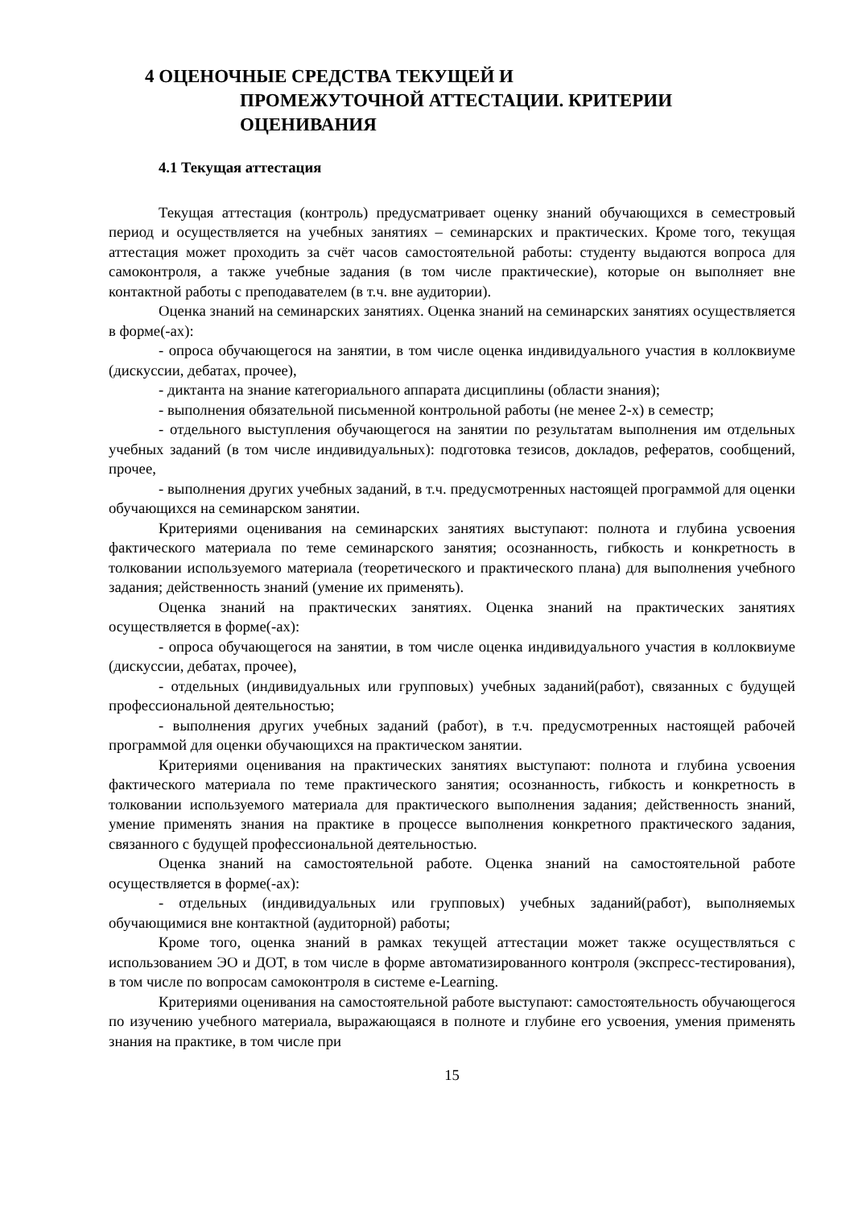4 ОЦЕНОЧНЫЕ СРЕДСТВА ТЕКУЩЕЙ И
ПРОМЕЖУТОЧНОЙ АТТЕСТАЦИИ. КРИТЕРИИ ОЦЕНИВАНИЯ
4.1 Текущая аттестация
Текущая аттестация (контроль) предусматривает оценку знаний обучающихся в семестровый период и осуществляется на учебных занятиях – семинарских и практических. Кроме того, текущая аттестация может проходить за счёт часов самостоятельной работы: студенту выдаются вопроса для самоконтроля, а также учебные задания (в том числе практические), которые он выполняет вне контактной работы с преподавателем (в т.ч. вне аудитории).
Оценка знаний на семинарских занятиях. Оценка знаний на семинарских занятиях осуществляется в форме(-ах):
- опроса обучающегося на занятии, в том числе оценка индивидуального участия в коллоквиуме (дискуссии, дебатах, прочее),
- диктанта на знание категориального аппарата дисциплины (области знания);
- выполнения обязательной письменной контрольной работы (не менее 2-х) в семестр;
- отдельного выступления обучающегося на занятии по результатам выполнения им отдельных учебных заданий (в том числе индивидуальных): подготовка тезисов, докладов, рефератов, сообщений, прочее,
- выполнения других учебных заданий, в т.ч. предусмотренных настоящей программой для оценки обучающихся на семинарском занятии.
Критериями оценивания на семинарских занятиях выступают: полнота и глубина усвоения фактического материала по теме семинарского занятия; осознанность, гибкость и конкретность в толковании используемого материала (теоретического и практического плана) для выполнения учебного задания; действенность знаний (умение их применять).
Оценка знаний на практических занятиях. Оценка знаний на практических занятиях осуществляется в форме(-ах):
- опроса обучающегося на занятии, в том числе оценка индивидуального участия в коллоквиуме (дискуссии, дебатах, прочее),
- отдельных (индивидуальных или групповых) учебных заданий(работ), связанных с будущей профессиональной деятельностью;
- выполнения других учебных заданий (работ), в т.ч. предусмотренных настоящей рабочей программой для оценки обучающихся на практическом занятии.
Критериями оценивания на практических занятиях выступают: полнота и глубина усвоения фактического материала по теме практического занятия; осознанность, гибкость и конкретность в толковании используемого материала для практического выполнения задания; действенность знаний, умение применять знания на практике в процессе выполнения конкретного практического задания, связанного с будущей профессиональной деятельностью.
Оценка знаний на самостоятельной работе. Оценка знаний на самостоятельной работе осуществляется в форме(-ах):
- отдельных (индивидуальных или групповых) учебных заданий(работ), выполняемых обучающимися вне контактной (аудиторной) работы;
Кроме того, оценка знаний в рамках текущей аттестации может также осуществляться с использованием ЭО и ДОТ, в том числе в форме автоматизированного контроля (экспресс-тестирования), в том числе по вопросам самоконтроля в системе e-Learning.
Критериями оценивания на самостоятельной работе выступают: самостоятельность обучающегося по изучению учебного материала, выражающаяся в полноте и глубине его усвоения, умения применять знания на практике, в том числе при
15